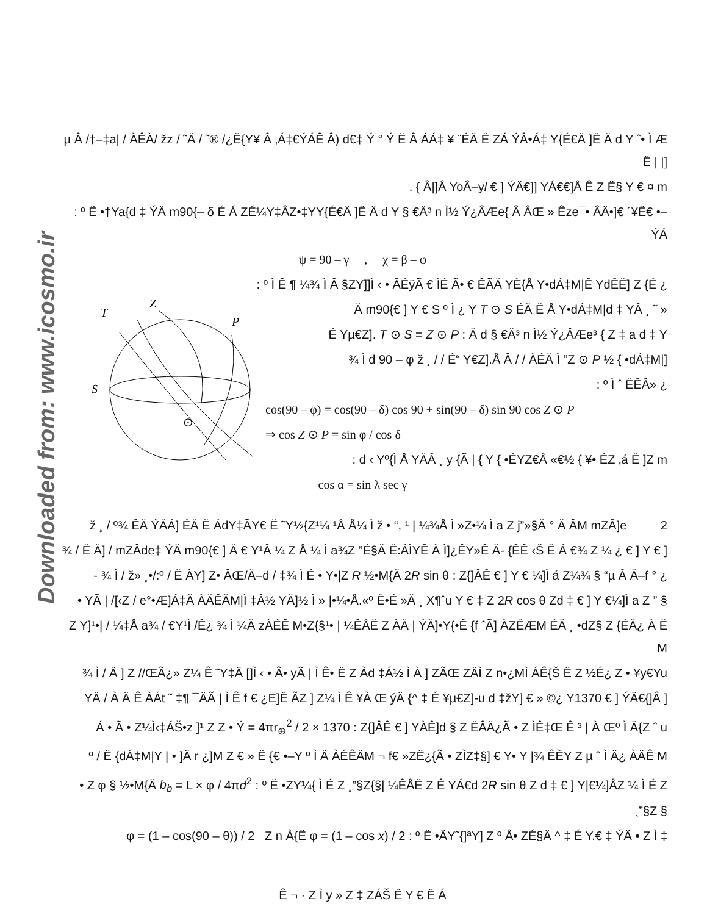Downloaded from: www.icosmo.ir
µ Â /†–‡a| / ÀÊÀ/ žz / ˜Ä / ˜® /¿Ë{Y¥ Â ‚Á‡€ÝÁÊ Â) d€‡ Ý ° Ý Ë Â ÁÁ‡ ¥ ¨ÉÄ Ë ZÁ ÝÂ•Á‡ Y{É€Ä ]Ë Ä d Y ˆ• Ì Æ Ë | |]
. { Â|]Å YoÂ–yl € ] ÝÄ€]] YÁ€€]Å Ê Z Ë§ Y € ¤ m
: º Ë •†Ya{d ‡ ÝÄ m90{– δ É Á ZÉ¼Y‡ÂZ•‡YY{É€Ä ]Ë Ä d Y § €Ä³ n Ì½ Ý¿ÂÆe{ Â ÂŒ » Êze¯• ÂÄ•]€ ´¥Ë€ •–ÝÁ
ψ = 90 – γ , χ = β – φ
: º Ì Ê ¶ ¼¾ Ì Â §ZY]]Ì ‹ • ÂÉÿÃ € ÌÉ Ã• € ÊÃÄ YÈ{Å Y•dÁ‡M|Ê YdÊË] Z {É ¿
S
T
Z
P
⊙
Ä m90{€ ] Y € S º Ì ¿ Y T ⊙ S ÉÄ Ë Å Y•dÁ‡M|d ‡ YÂ ¸ ˜ »
É Yµ€Z]. T ⊙ S = Z ⊙ P : Ä d § €Ä³ n Ì½ Ý¿ÂÆe³ { Z ‡ a d ‡ Y
¾ Ì d 90 – φ ž ¸ / / É“ Y€Z].Å Â / / ÀÉÄ Ì ”Z ⊙ P ½ { •dÁ‡M|]
: º Ì ˆ ËÊÂ» ¿
cos(90 – φ) = cos(90 – δ) cos 90 + sin(90 – δ) sin 90 cos Z ⊙ P
⇒ cos Z ⊙ P = sin φ / cos δ
: d ‹ Yº{Ì Å YÄÂ ¸ y {Ã | { Y { •ÉYZ€Å «€½ { ¥• ÉZ ‚á Ë ]Z m
cos α = sin λ sec γ
ž ¸ / º¾ ÊÄ ÝÄÁ] ÉÄ Ë ÁdY‡ÃY€ Ë ˜Y½{Z¹¼ ¹Å Å¼ Ì ž • “, ¹ | ¼¾Å Ì »Z•¼ Ì a Z j”»§Ä ° Ä ÂM mZÂ]e 2
¾ / Ë Ä] / mZÂde‡ ÝÄ m90{€ ] Ä € Y¹Â ¼ Z Å ¼ Ì a¾Z ”É§Ä Ë:ÁÌYÊ À Ì]¿ÊY»Ê Ä- {ÊÊ ‹Š Ë Á €¾ Z ¼ ¿ € ] Y € ]
- ¾ Ì / ž» ¸•/:º / Ë ÀY] Z• ÂŒ/Ä–d / ‡¾ Ì É • Y•|Z R ½•M{Ä 2R sin θ : Z{]ÂÊ € ] Y € ¼]Ì á Z¼¾ § “µ Â Ä–f ° ¿
• YÃ | /[‹Z / e°•Æ]Á‡Ä ÀÄÊÄM|Ì ‡Â½ YÄ]½ Ì » |•¼•Å.«º Ë•É »Ä ¸ X¶ˆu Y € ‡ Z 2R cos θ Zd ‡ € ] Y €¼]Ì a Z ” §
Z Y]¹•| / ¼‡Å a¾ / €Y¹Ì /Ê¿ ¾ Ì ¼Ä zÀÉÊ M•Z{§¹• | ¼ÊÅË Z ÀÄ | ÝÄ]•Y{•Ê {f ˆÃ] ÀZËÆM ÉÄ ¸ •dZ§ Z {ÉÄ¿ À Ë M
¾ Ì / Ä ] Z //ŒÃ¿» Z¼ Ê ˜Y‡Ä []Ì ‹ • Â• yÃ | Ì Ê• Ë Z Àd ‡Á½ Ì À ] ZÃŒ ZÄÌ Z n•¿MÌ ÁÊ{Š Ë Z ½É¿ Z • ¥y€Yu
YÄ / À Ä Ê ÀÁt ˜ ‡¶ ¯ÄÃ | Ì Ê f € ¿E]Ë ÃZ ] Z¼ Ì Ê ¥À Œ ýÄ {^ ‡ É ¥µ€Z]-u d ‡žY] € » ©¿ Y1370 € ] ÝÄ€{]Â ]
Á • Ã • Z¼Ì‹‡ÁŠ•z ]¹ Z Z • Ý = 4πr<sub>⊕</sub><sup>2</sup> / 2 × 1370 : Z{]ÂÊ € ] YÀÊ]d § Z ËÂÄ¿Ã • Z ÌÊ‡Œ Ê ³ | À Œº Ì Ä{Z ˆ u
º / Ë {dÁ‡M|Y | • ]Ä r ¿]M Z € » Ë {€ •–Y º Ì Ä ÀÉÊÄM ¬ f€ »ZË¿{Ã • ZÌZ‡§] € Y• Y |¾ ÊÈY Z µ ˆ Ì Ä¿ ÀÄÊ M
• Z φ § ½•M{Ä b<sub>b</sub> = L × φ / 4πd<sup>2</sup> : º Ë •ZY¼{ Ì É Z ¸”§Z{§| ¼ÊÅË Z Ê YÁ€d 2R sin θ Z d ‡ € ] Y|€¼]ÅZ ¼ Ì É Z ¸”§Z §
φ = (1 – cos(90 – θ)) / 2 Z n À{Ë φ = (1 – cos x) / 2 : º Ë •ÄY˜{]ªY] Z º Å• ZÉ§Ä ^ ‡ É Y.€ ‡ ÝÄ • Z Ì ‡
Ê ¬ · Z Ì y » Z ‡ ZÁŠ Ë Y € Ë Á